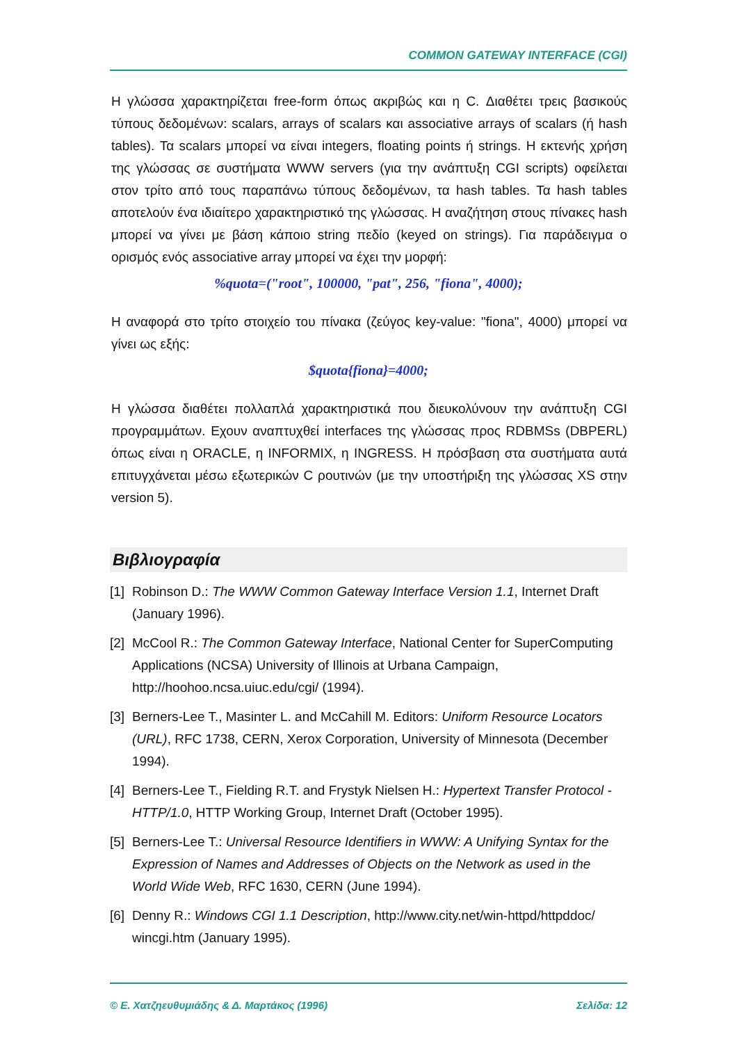COMMON GATEWAY INTERFACE (CGI)
Η γλώσσα χαρακτηρίζεται free-form όπως ακριβώς και η C. Διαθέτει τρεις βασικούς τύπους δεδομένων: scalars, arrays of scalars και associative arrays of scalars (ή hash tables). Τα scalars μπορεί να είναι integers, floating points ή strings. Η εκτενής χρήση της γλώσσας σε συστήματα WWW servers (για την ανάπτυξη CGI scripts) οφείλεται στον τρίτο από τους παραπάνω τύπους δεδομένων, τα hash tables. Τα hash tables αποτελούν ένα ιδιαίτερο χαρακτηριστικό της γλώσσας. Η αναζήτηση στους πίνακες hash μπορεί να γίνει με βάση κάποιο string πεδίο (keyed on strings). Για παράδειγμα ο ορισμός ενός associative array μπορεί να έχει την μορφή:
%quota=("root", 100000, "pat", 256, "fiona", 4000);
Η αναφορά στο τρίτο στοιχείο του πίνακα (ζεύγος key-value: "fiona", 4000) μπορεί να γίνει ως εξής:
$quota{fiona}=4000;
Η γλώσσα διαθέτει πολλαπλά χαρακτηριστικά που διευκολύνουν την ανάπτυξη CGI προγραμμάτων. Εχουν αναπτυχθεί interfaces της γλώσσας προς RDBMSs (DBPERL) όπως είναι η ORACLE, η INFORMIX, η INGRESS. Η πρόσβαση στα συστήματα αυτά επιτυγχάνεται μέσω εξωτερικών C ρουτινών (με την υποστήριξη της γλώσσας XS στην version 5).
Βιβλιογραφία
[1] Robinson D.: The WWW Common Gateway Interface Version 1.1, Internet Draft (January 1996).
[2] McCool R.: The Common Gateway Interface, National Center for SuperComputing Applications (NCSA) University of Illinois at Urbana Campaign, http://hoohoo.ncsa.uiuc.edu/cgi/ (1994).
[3] Berners-Lee T., Masinter L. and McCahill M. Editors: Uniform Resource Locators (URL), RFC 1738, CERN, Xerox Corporation, University of Minnesota (December 1994).
[4] Berners-Lee T., Fielding R.T. and Frystyk Nielsen H.: Hypertext Transfer Protocol - HTTP/1.0, HTTP Working Group, Internet Draft (October 1995).
[5] Berners-Lee T.: Universal Resource Identifiers in WWW: A Unifying Syntax for the Expression of Names and Addresses of Objects on the Network as used in the World Wide Web, RFC 1630, CERN (June 1994).
[6] Denny R.: Windows CGI 1.1 Description, http://www.city.net/win-httpd/httpddoc/ wincgi.htm (January 1995).
© Ε. Χατζηευθυμιάδης & Δ. Μαρτάκος (1996) Σελίδα: 12